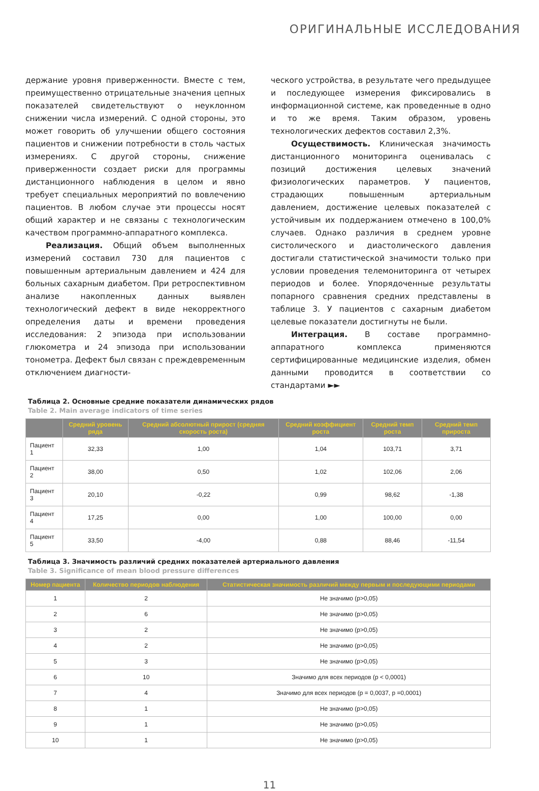ОРИГИНАЛЬНЫЕ ИССЛЕДОВАНИЯ
держание уровня приверженности. Вместе с тем, преимущественно отрицательные значения цепных показателей свидетельствуют о неуклонном снижении числа измерений. С одной стороны, это может говорить об улучшении общего состояния пациентов и снижении потребности в столь частых измерениях. С другой стороны, снижение приверженности создает риски для программы дистанционного наблюдения в целом и явно требует специальных мероприятий по вовлечению пациентов. В любом случае эти процессы носят общий характер и не связаны с технологическим качеством программно-аппаратного комплекса.
Реализация. Общий объем выполненных измерений составил 730 для пациентов с повышенным артериальным давлением и 424 для больных сахарным диабетом. При ретроспективном анализе накопленных данных выявлен технологический дефект в виде некорректного определения даты и времени проведения исследования: 2 эпизода при использовании глюкометра и 24 эпизода при использовании тонометра. Дефект был связан с преждевременным отключением диагности-
ческого устройства, в результате чего предыдущее и последующее измерения фиксировались в информационной системе, как проведенные в одно и то же время. Таким образом, уровень технологических дефектов составил 2,3%.
Осуществимость. Клиническая значимость дистанционного мониторинга оценивалась с позиций достижения целевых значений физиологических параметров. У пациентов, страдающих повышенным артериальным давлением, достижение целевых показателей с устойчивым их поддержанием отмечено в 100,0% случаев. Однако различия в среднем уровне систолического и диастолического давления достигали статистической значимости только при условии проведения телемониторинга от четырех периодов и более. Упорядоченные результаты попарного сравнения средних представлены в таблице 3. У пациентов с сахарным диабетом целевые показатели достигнуты не были.
Интеграция. В составе программно-аппаратного комплекса применяются сертифицированные медицинские изделия, обмен данными проводится в соответствии со стандартами ►►
Таблица 2. Основные средние показатели динамических рядов
Table 2. Main average indicators of time series
| | Средний уровень ряда | Средний абсолютный прирост (средняя скорость роста) | Средний коэффициент роста | Средний темп роста | Средний темп прироста |
| --- | --- | --- | --- | --- | --- |
| Пациент 1 | 32,33 | 1,00 | 1,04 | 103,71 | 3,71 |
| Пациент 2 | 38,00 | 0,50 | 1,02 | 102,06 | 2,06 |
| Пациент 3 | 20,10 | -0,22 | 0,99 | 98,62 | -1,38 |
| Пациент 4 | 17,25 | 0,00 | 1,00 | 100,00 | 0,00 |
| Пациент 5 | 33,50 | -4,00 | 0,88 | 88,46 | -11,54 |
Таблица 3. Значимость различий средних показателей артериального давления
Table 3. Significance of mean blood pressure differences
| Номер пациента | Количество периодов наблюдения | Статистическая значимость различий между первым и последующими периодами |
| --- | --- | --- |
| 1 | 2 | Не значимо (p>0,05) |
| 2 | 6 | Не значимо (p>0,05) |
| 3 | 2 | Не значимо (p>0,05) |
| 4 | 2 | Не значимо (p>0,05) |
| 5 | 3 | Не значимо (p>0,05) |
| 6 | 10 | Значимо для всех периодов (p < 0,0001) |
| 7 | 4 | Значимо для всех периодов (p = 0,0037, p =0,0001) |
| 8 | 1 | Не значимо (p>0,05) |
| 9 | 1 | Не значимо (p>0,05) |
| 10 | 1 | Не значимо (p>0,05) |
11